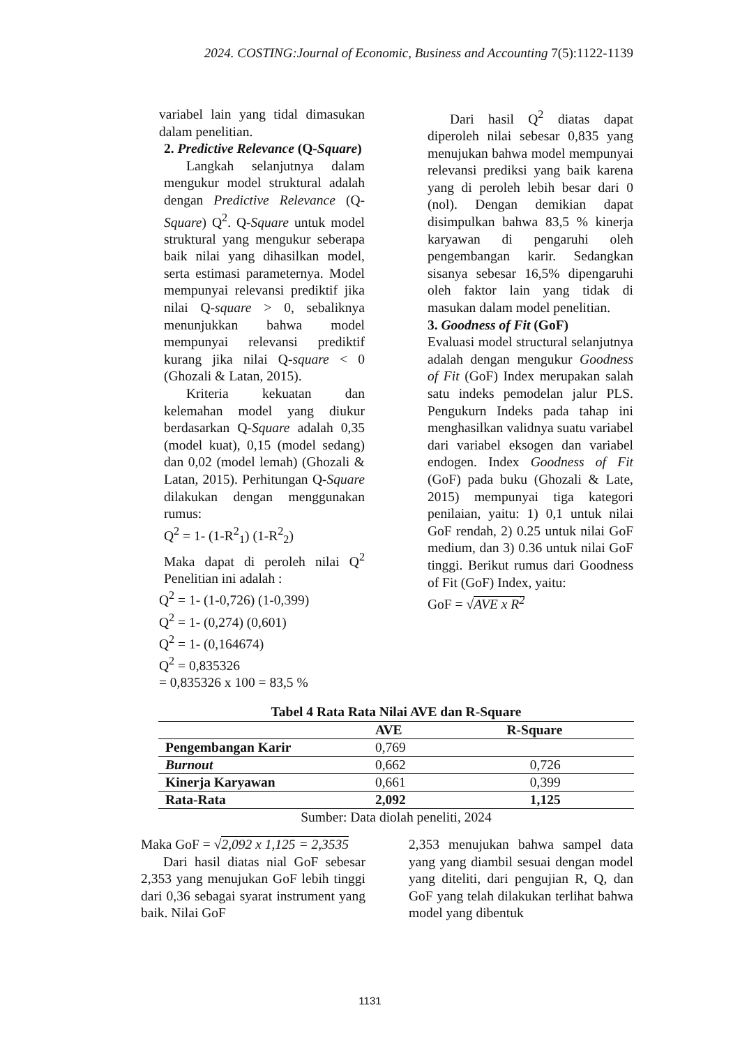2024. COSTING:Journal of Economic, Business and Accounting 7(5):1122-1139
variabel lain yang tidal dimasukan dalam penelitian.
2. Predictive Relevance (Q-Square)
Langkah selanjutnya dalam mengukur model struktural adalah dengan Predictive Relevance (Q-Square) Q<sup>2</sup>. Q-Square untuk model struktural yang mengukur seberapa baik nilai yang dihasilkan model, serta estimasi parameternya. Model mempunyai relevansi prediktif jika nilai Q-square > 0, sebaliknya menunjukkan bahwa model mempunyai relevansi prediktif kurang jika nilai Q-square < 0 (Ghozali & Latan, 2015).
Kriteria kekuatan dan kelemahan model yang diukur berdasarkan Q-Square adalah 0,35 (model kuat), 0,15 (model sedang) dan 0,02 (model lemah) (Ghozali & Latan, 2015). Perhitungan Q-Square dilakukan dengan menggunakan rumus:
Q<sup>2</sup> = 1- (1-R<sup>2</sup><sub>1</sub>) (1-R<sup>2</sup><sub>2</sub>)
Maka dapat di peroleh nilai Q<sup>2</sup> Penelitian ini adalah :
Q<sup>2</sup> = 1- (1-0,726) (1-0,399)
Q<sup>2</sup> = 1- (0,274) (0,601)
Q<sup>2</sup> = 1- (0,164674)
Q<sup>2</sup> = 0,835326
= 0,835326 x 100 = 83,5 %
Dari hasil Q<sup>2</sup> diatas dapat diperoleh nilai sebesar 0,835 yang menujukan bahwa model mempunyai relevansi prediksi yang baik karena yang di peroleh lebih besar dari 0 (nol). Dengan demikian dapat disimpulkan bahwa 83,5 % kinerja karyawan di pengaruhi oleh pengembangan karir. Sedangkan sisanya sebesar 16,5% dipengaruhi oleh faktor lain yang tidak di masukan dalam model penelitian.
3. Goodness of Fit (GoF)
Evaluasi model structural selanjutnya adalah dengan mengukur Goodness of Fit (GoF) Index merupakan salah satu indeks pemodelan jalur PLS. Pengukurn Indeks pada tahap ini menghasilkan validnya suatu variabel dari variabel eksogen dan variabel endogen. Index Goodness of Fit (GoF) pada buku (Ghozali & Late, 2015) mempunyai tiga kategori penilaian, yaitu: 1) 0,1 untuk nilai GoF rendah, 2) 0.25 untuk nilai GoF medium, dan 3) 0.36 untuk nilai GoF tinggi. Berikut rumus dari Goodness of Fit (GoF) Index, yaitu:
GoF = √AVE x R<sup>2</sup>
Tabel 4 Rata Rata Nilai AVE dan R-Square
| | AVE | R-Square |
| --- | --- | --- |
| Pengembangan Karir | 0,769 | |
| Burnout | 0,662 | 0,726 |
| Kinerja Karyawan | 0,661 | 0,399 |
| Rata-Rata | 2,092 | 1,125 |
Sumber: Data diolah peneliti, 2024
Maka GoF = √2,092 x 1,125 = 2,3535
Dari hasil diatas nial GoF sebesar 2,353 yang menujukan GoF lebih tinggi dari 0,36 sebagai syarat instrument yang baik. Nilai GoF
2,353 menujukan bahwa sampel data yang yang diambil sesuai dengan model yang diteliti, dari pengujian R, Q, dan GoF yang telah dilakukan terlihat bahwa model yang dibentuk
1131